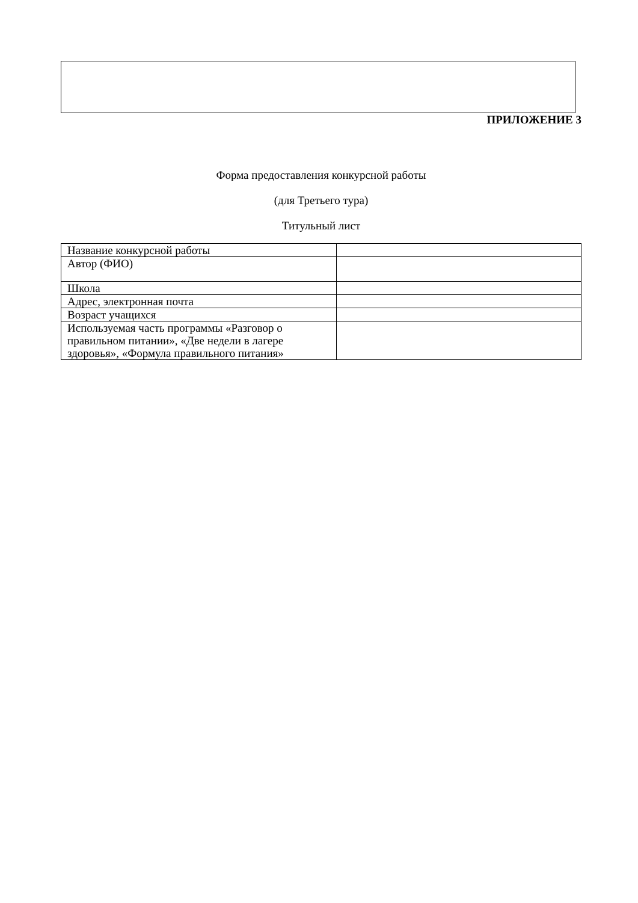ПРИЛОЖЕНИЕ 3
Форма предоставления конкурсной работы
(для Третьего тура)
Титульный лист
| Название конкурсной работы | |
| Автор (ФИО) | |
| Школа | |
| Адрес, электронная почта | |
| Возраст учащихся | |
| Используемая часть программы «Разговор о правильном питании», «Две недели в лагере здоровья», «Формула правильного питания» | |